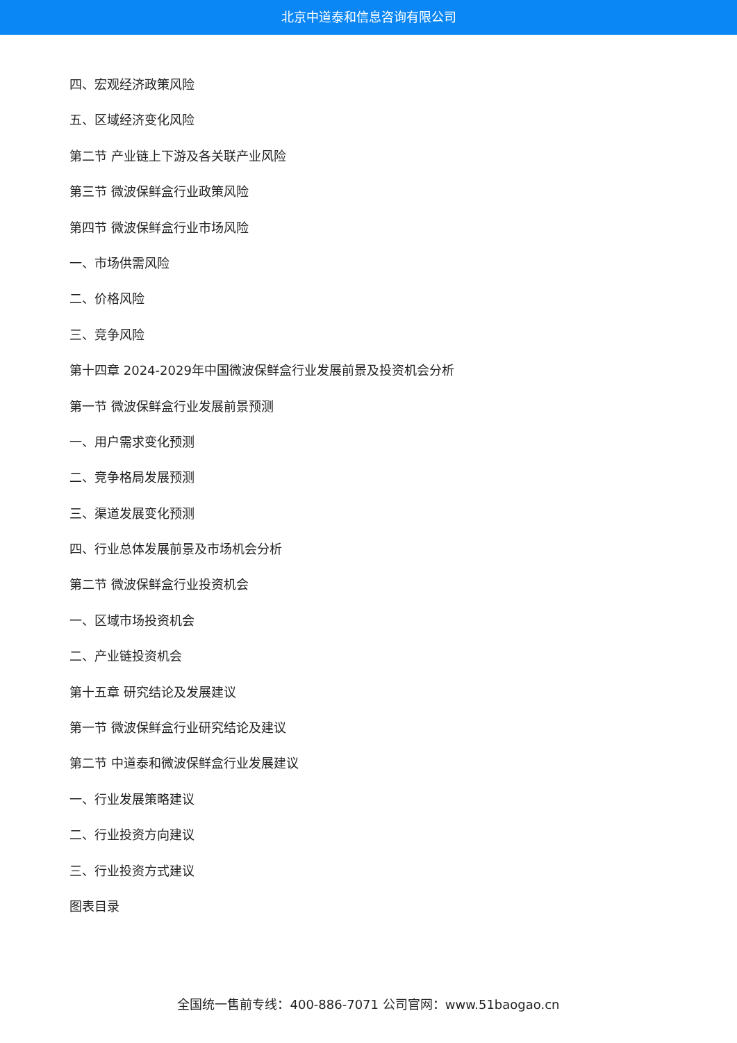北京中道泰和信息咨询有限公司
四、宏观经济政策风险
五、区域经济变化风险
第二节 产业链上下游及各关联产业风险
第三节 微波保鲜盒行业政策风险
第四节 微波保鲜盒行业市场风险
一、市场供需风险
二、价格风险
三、竞争风险
第十四章 2024-2029年中国微波保鲜盒行业发展前景及投资机会分析
第一节 微波保鲜盒行业发展前景预测
一、用户需求变化预测
二、竞争格局发展预测
三、渠道发展变化预测
四、行业总体发展前景及市场机会分析
第二节 微波保鲜盒行业投资机会
一、区域市场投资机会
二、产业链投资机会
第十五章 研究结论及发展建议
第一节 微波保鲜盒行业研究结论及建议
第二节 中道泰和微波保鲜盒行业发展建议
一、行业发展策略建议
二、行业投资方向建议
三、行业投资方式建议
图表目录
全国统一售前专线：400-886-7071 公司官网：www.51baogao.cn